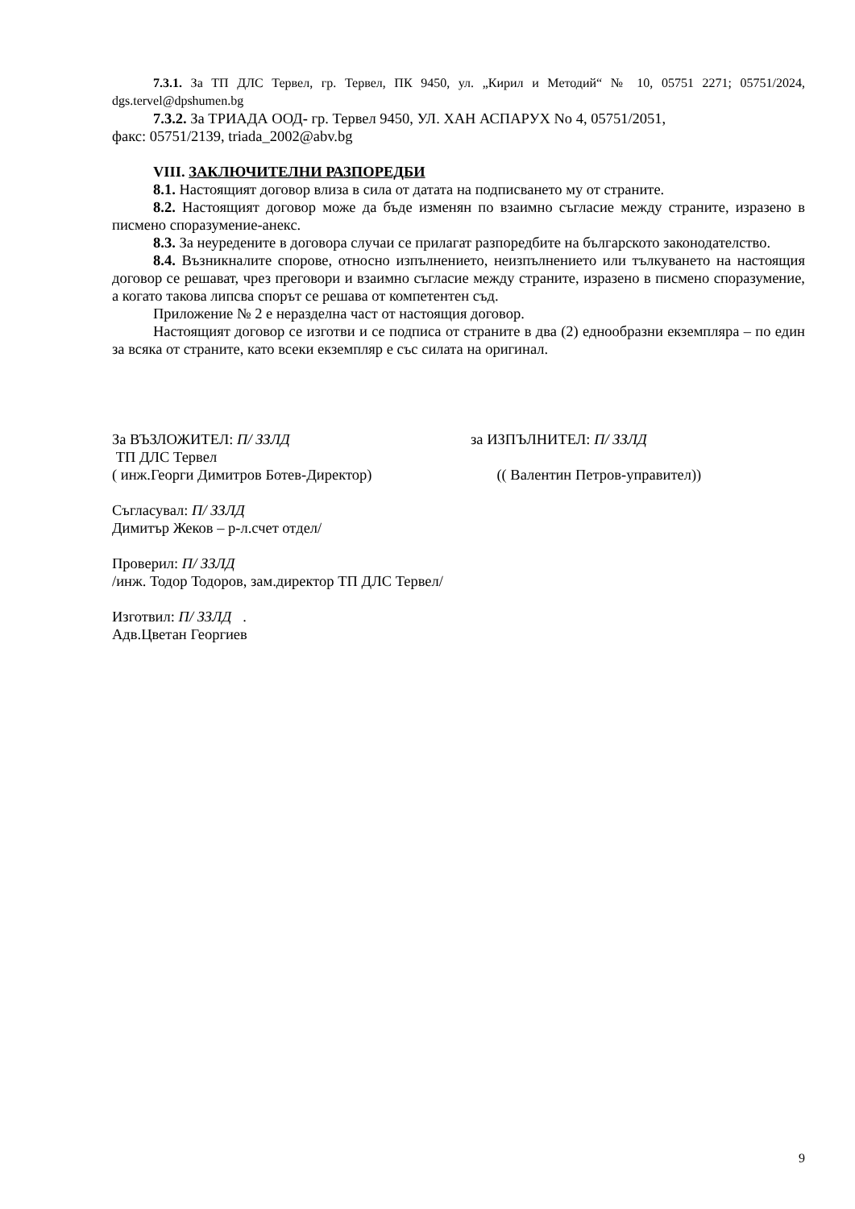7.3.1. За ТП ДЛС Тервел, гр. Тервел, ПК 9450, ул. „Кирил и Методий“ № 10, 05751 2271; 05751/2024, dgs.tervel@dpshumen.bg
7.3.2. За ТРИАДА ООД- гр. Тервел 9450, УЛ. ХАН АСПАРУХ No 4, 05751/2051,
факс: 05751/2139, triada_2002@abv.bg
VIII. ЗАКЛЮЧИТЕЛНИ РАЗПОРЕДБИ
8.1. Настоящият договор влиза в сила от датата на подписването му от страните.
8.2. Настоящият договор може да бъде изменян по взаимно съгласие между страните, изразено в писмено споразумение-анекс.
8.3. За неуредените в договора случаи се прилагат разпоредбите на българското законодателство.
8.4. Възникналите спорове, относно изпълнението, неизпълнението или тълкуването на настоящия договор се решават, чрез преговори и взаимно съгласие между страните, изразено в писмено споразумение, а когато такова липсва спорът се решава от компетентен съд.
Приложение № 2 е неразделна част от настоящия договор.
Настоящият договор се изготви и се подписа от страните в два (2) еднообразни екземпляра – по един за всяка от страните, като всеки екземпляр е със силата на оригинал.
За ВЪЗЛОЖИТЕЛ: П/ ЗЗЛД
ТП ДЛС Тервел
( инж.Георги Димитров Ботев-Директор)
за ИЗПЪЛНИТЕЛ: П/ ЗЗЛД
(( Валентин Петров-управител))
Съгласувал: П/ ЗЗЛД
Димитър Жеков – р-л.счет отдел/
Проверил: П/ ЗЗЛД
/инж. Тодор Тодоров, зам.директор ТП ДЛС Тервел/
Изготвил: П/ ЗЗЛД .
Адв.Цветан Георгиев
9